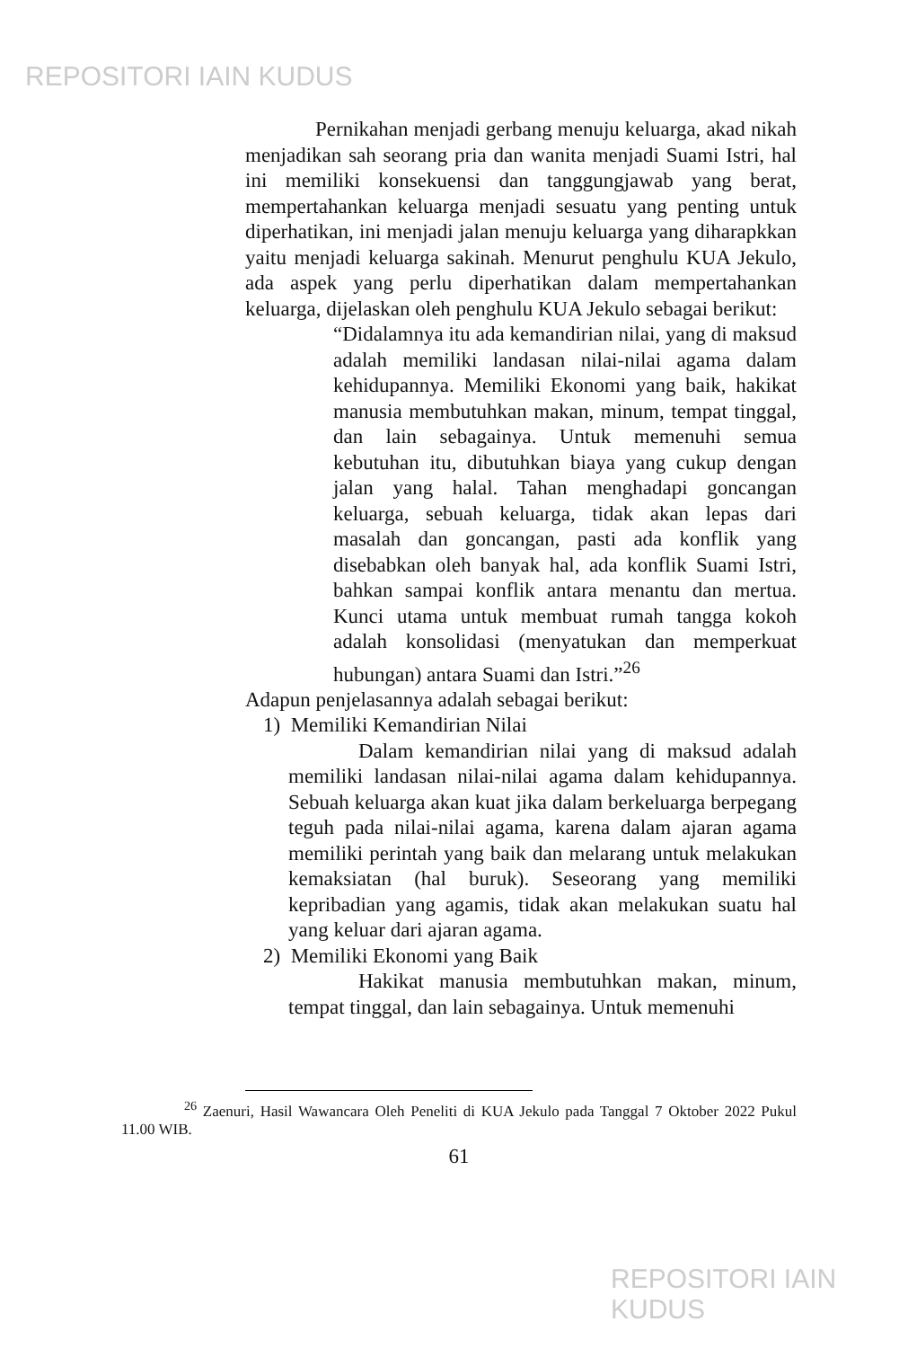REPOSITORI IAIN KUDUS
Pernikahan menjadi gerbang menuju keluarga, akad nikah menjadikan sah seorang pria dan wanita menjadi Suami Istri, hal ini memiliki konsekuensi dan tanggungjawab yang berat, mempertahankan keluarga menjadi sesuatu yang penting untuk diperhatikan, ini menjadi jalan menuju keluarga yang diharapkkan yaitu menjadi keluarga sakinah. Menurut penghulu KUA Jekulo, ada aspek yang perlu diperhatikan dalam mempertahankan keluarga, dijelaskan oleh penghulu KUA Jekulo sebagai berikut:
“Didalamnya itu ada kemandirian nilai, yang di maksud adalah memiliki landasan nilai-nilai agama dalam kehidupannya. Memiliki Ekonomi yang baik, hakikat manusia membutuhkan makan, minum, tempat tinggal, dan lain sebagainya. Untuk memenuhi semua kebutuhan itu, dibutuhkan biaya yang cukup dengan jalan yang halal. Tahan menghadapi goncangan keluarga, sebuah keluarga, tidak akan lepas dari masalah dan goncangan, pasti ada konflik yang disebabkan oleh banyak hal, ada konflik Suami Istri, bahkan sampai konflik antara menantu dan mertua. Kunci utama untuk membuat rumah tangga kokoh adalah konsolidasi (menyatukan dan memperkuat hubungan) antara Suami dan Istri.”<sup>26</sup>
Adapun penjelasannya adalah sebagai berikut:
1) Memiliki Kemandirian Nilai
Dalam kemandirian nilai yang di maksud adalah memiliki landasan nilai-nilai agama dalam kehidupannya. Sebuah keluarga akan kuat jika dalam berkeluarga berpegang teguh pada nilai-nilai agama, karena dalam ajaran agama memiliki perintah yang baik dan melarang untuk melakukan kemaksiatan (hal buruk). Seseorang yang memiliki kepribadian yang agamis, tidak akan melakukan suatu hal yang keluar dari ajaran agama.
2) Memiliki Ekonomi yang Baik
Hakikat manusia membutuhkan makan, minum, tempat tinggal, dan lain sebagainya. Untuk memenuhi
<sup>26</sup> Zaenuri, Hasil Wawancara Oleh Peneliti di KUA Jekulo pada Tanggal 7 Oktober 2022 Pukul 11.00 WIB.
61
REPOSITORI IAIN KUDUS